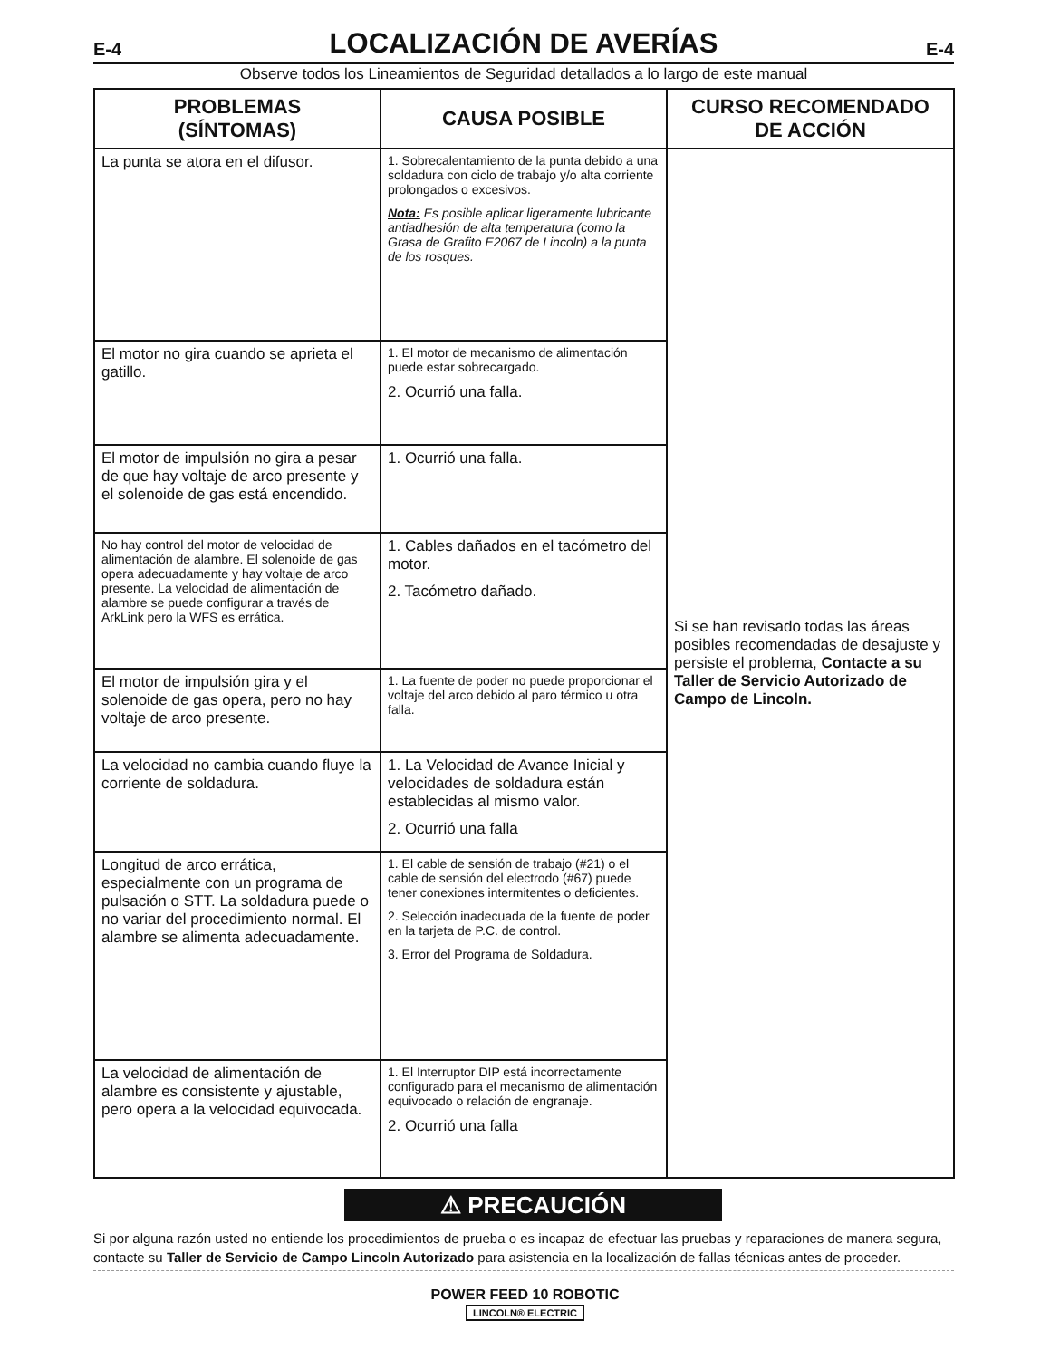E-4
LOCALIZACIÓN DE AVERÍAS
E-4
Observe todos los Lineamientos de Seguridad detallados a lo largo de este manual
| PROBLEMAS (SÍNTOMAS) | CAUSA POSIBLE | CURSO RECOMENDADO DE ACCIÓN |
| --- | --- | --- |
| La punta se atora en el difusor. | 1. Sobrecalentamiento de la punta debido a una soldadura con ciclo de trabajo y/o alta corriente prolongados o excesivos. Nota: Es posible aplicar ligeramente lubricante antiadhesión de alta temperatura (como la Grasa de Grafito E2067 de Lincoln) a la punta de los rosques. | Si se han revisado todas las áreas posibles recomendadas de desajuste y persiste el problema, Contacte a su Taller de Servicio Autorizado de Campo de Lincoln. |
| El motor no gira cuando se aprieta el gatillo. | 1. El motor de mecanismo de alimentación puede estar sobrecargado. 2. Ocurrió una falla. | |
| El motor de impulsión no gira a pesar de que hay voltaje de arco presente y el solenoide de gas está encendido. | 1. Ocurrió una falla. | |
| No hay control del motor de velocidad de alimentación de alambre. El solenoide de gas opera adecuadamente y hay voltaje de arco presente. La velocidad de alimentación de alambre se puede configurar a través de ArkLink pero la WFS es errática. | 1. Cables dañados en el tacómetro del motor. 2. Tacómetro dañado. | |
| El motor de impulsión gira y el solenoide de gas opera, pero no hay voltaje de arco presente. | 1. La fuente de poder no puede proporcionar el voltaje del arco debido al paro térmico u otra falla. | |
| La velocidad no cambia cuando fluye la corriente de soldadura. | 1. La Velocidad de Avance Inicial y velocidades de soldadura están establecidas al mismo valor. 2. Ocurrió una falla | |
| Longitud de arco errática, especialmente con un programa de pulsación o STT. La soldadura puede o no variar del procedimiento normal. El alambre se alimenta adecuadamente. | 1. El cable de sensión de trabajo (#21) o el cable de sensión del electrodo (#67) puede tener conexiones intermitentes o deficientes. 2. Selección inadecuada de la fuente de poder en la tarjeta de P.C. de control. 3. Error del Programa de Soldadura. | |
| La velocidad de alimentación de alambre es consistente y ajustable, pero opera a la velocidad equivocada. | 1. El Interruptor DIP está incorrectamente configurado para el mecanismo de alimentación equivocado o relación de engranaje. 2. Ocurrió una falla | |
⚠ PRECAUCIÓN
Si por alguna razón usted no entiende los procedimientos de prueba o es incapaz de efectuar las pruebas y reparaciones de manera segura, contacte su Taller de Servicio de Campo Lincoln Autorizado para asistencia en la localización de fallas técnicas antes de proceder.
POWER FEED 10 ROBOTIC
LINCOLN® ELECTRIC